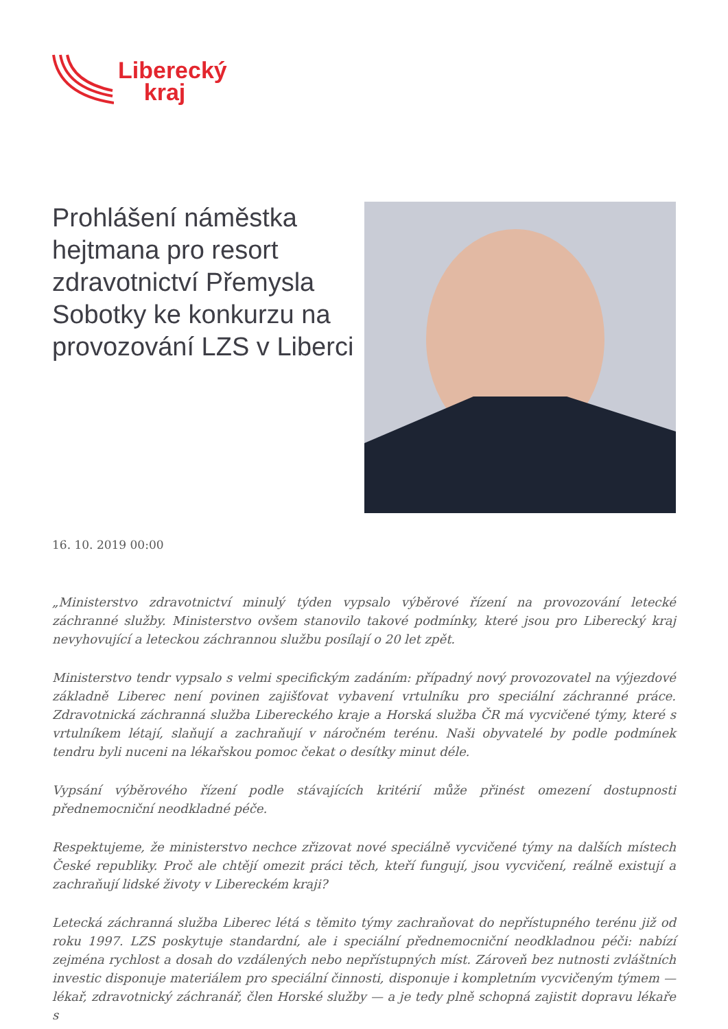Liberecký
kraj
Prohlášení náměstka hejtmana pro resort zdravotnictví Přemysla Sobotky ke konkurzu na provozování LZS v Liberci
16. 10. 2019 00:00
„Ministerstvo zdravotnictví minulý týden vypsalo výběrové řízení na provozování letecké záchranné služby. Ministerstvo ovšem stanovilo takové podmínky, které jsou pro Liberecký kraj nevyhovující a leteckou záchrannou službu posílají o 20 let zpět.
Ministerstvo tendr vypsalo s velmi specifickým zadáním: případný nový provozovatel na výjezdové základně Liberec není povinen zajišťovat vybavení vrtulníku pro speciální záchranné práce. Zdravotnická záchranná služba Libereckého kraje a Horská služba ČR má vycvičené týmy, které s vrtulníkem létají, slaňují a zachraňují v náročném terénu. Naši obyvatelé by podle podmínek tendru byli nuceni na lékařskou pomoc čekat o desítky minut déle.
Vypsání výběrového řízení podle stávajících kritérií může přinést omezení dostupnosti přednemocniční neodkladné péče.
Respektujeme, že ministerstvo nechce zřizovat nové speciálně vycvičené týmy na dalších místech České republiky. Proč ale chtějí omezit práci těch, kteří fungují, jsou vycvičení, reálně existují a zachraňují lidské životy v Libereckém kraji?
Letecká záchranná služba Liberec létá s těmito týmy zachraňovat do nepřístupného terénu již od roku 1997. LZS poskytuje standardní, ale i speciální přednemocniční neodkladnou péči: nabízí zejména rychlost a dosah do vzdálených nebo nepřístupných míst. Zároveň bez nutnosti zvláštních investic disponuje materiálem pro speciální činnosti, disponuje i kompletním vycvičeným týmem — lékař, zdravotnický záchranář, člen Horské služby — a je tedy plně schopná zajistit dopravu lékaře s